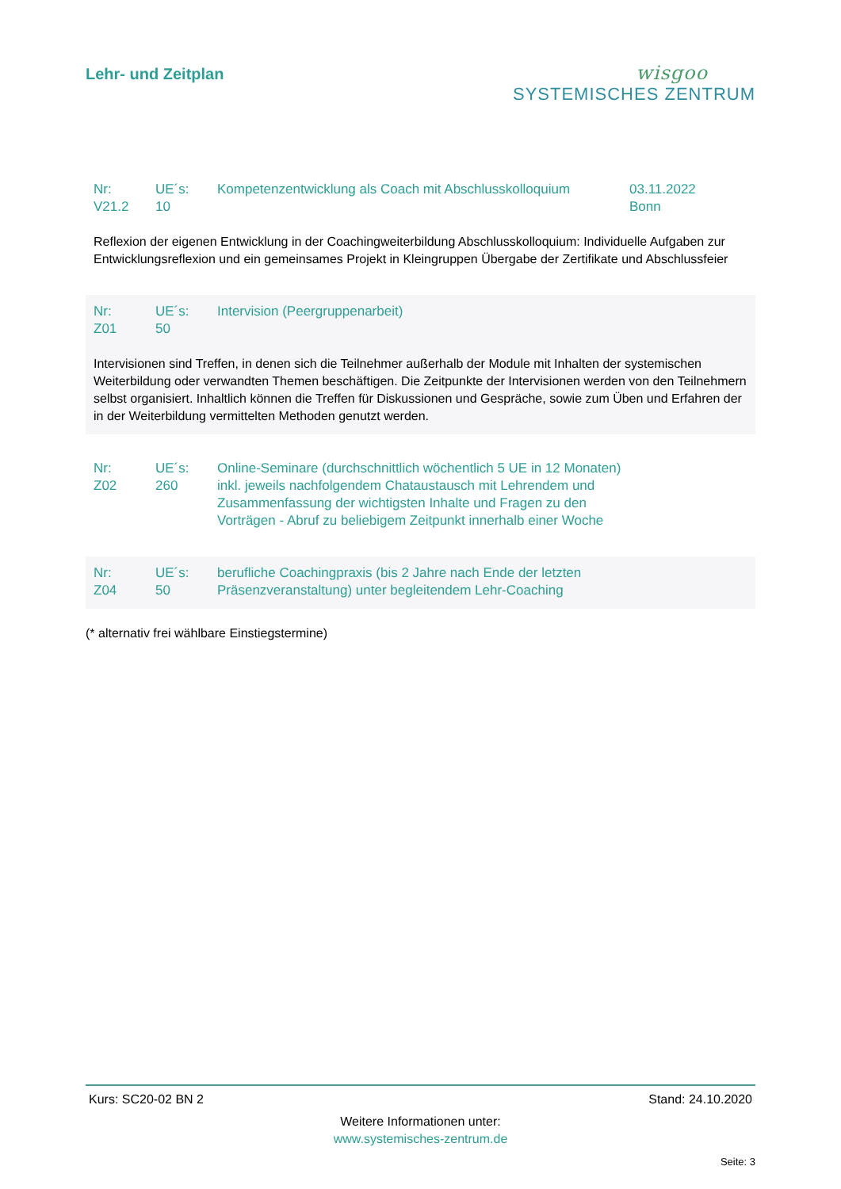Lehr- und Zeitplan
wisgoo
SYSTEMISCHES ZENTRUM
| Nr: V21.2 | UE´s: 10 | Kompetenzentwicklung als Coach mit Abschlusskolloquium | 03.11.2022 Bonn |
Reflexion der eigenen Entwicklung in der Coachingweiterbildung Abschlusskolloquium: Individuelle Aufgaben zur Entwicklungsreflexion und ein gemeinsames Projekt in Kleingruppen Übergabe der Zertifikate und Abschlussfeier
| Nr: Z01 | UE´s: 50 | Intervision (Peergruppenarbeit) |
Intervisionen sind Treffen, in denen sich die Teilnehmer außerhalb der Module mit Inhalten der systemischen Weiterbildung oder verwandten Themen beschäftigen. Die Zeitpunkte der Intervisionen werden von den Teilnehmern selbst organisiert. Inhaltlich können die Treffen für Diskussionen und Gespräche, sowie zum Üben und Erfahren der in der Weiterbildung vermittelten Methoden genutzt werden.
| Nr: Z02 | UE´s: 260 | Online-Seminare (durchschnittlich wöchentlich 5 UE in 12 Monaten) inkl. jeweils nachfolgendem Chataustausch mit Lehrendem und Zusammenfassung der wichtigsten Inhalte und Fragen zu den Vorträgen - Abruf zu beliebigem Zeitpunkt innerhalb einer Woche |
| Nr: Z04 | UE´s: 50 | berufliche Coachingpraxis (bis 2 Jahre nach Ende der letzten Präsenzveranstaltung) unter begleitendem Lehr-Coaching |
(* alternativ frei wählbare Einstiegstermine)
Kurs: SC20-02 BN 2 Stand: 24.10.2020
Weitere Informationen unter:
www.systemisches-zentrum.de
Seite: 3